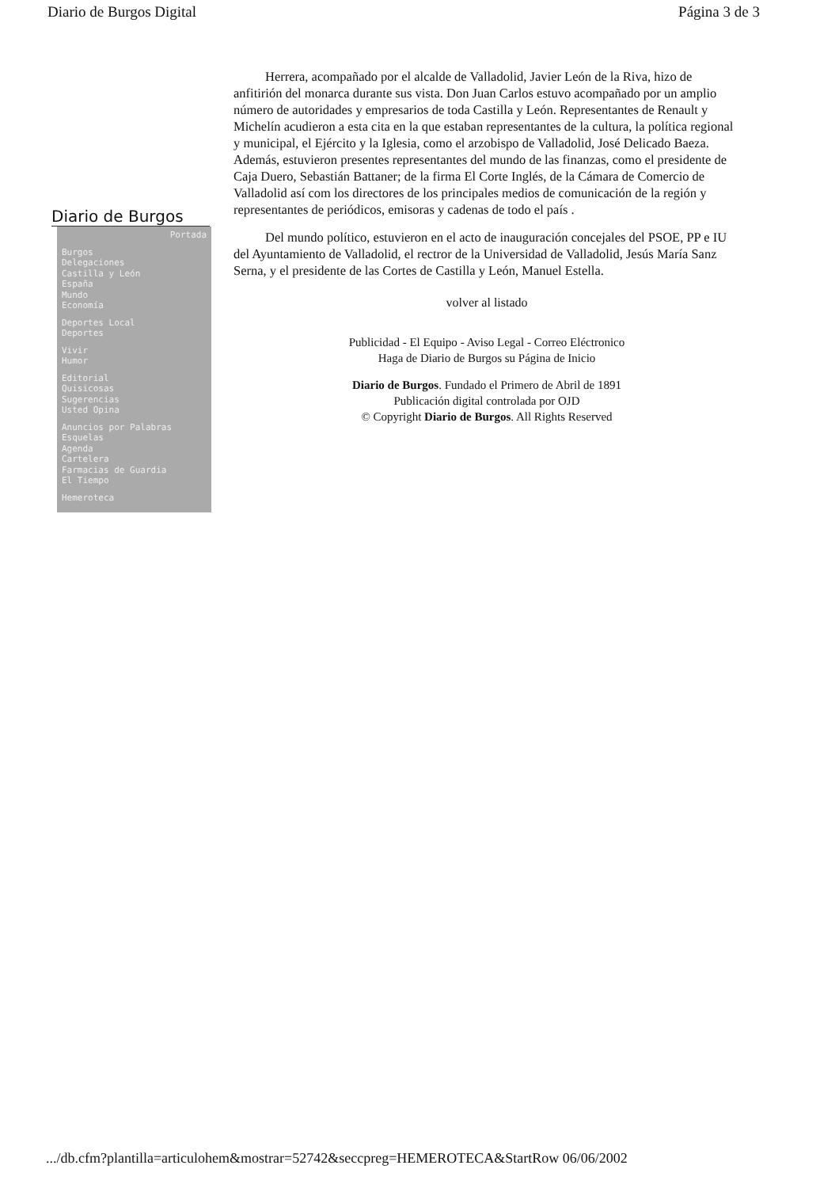Diario de Burgos Digital Página 3 de 3
Diario de Burgos
Portada
Burgos
Delegaciones
Castilla y León
España
Mundo
Economía
Deportes Local
Deportes
Vivir
Humor
Editorial
Quisicosas
Sugerencias
Usted Opina
Anuncios por Palabras
Esquelas
Agenda
Cartelera
Farmacias de Guardia
El Tiempo
Hemeroteca
Herrera, acompañado por el alcalde de Valladolid, Javier León de la Riva, hizo de anfitirión del monarca durante sus vista. Don Juan Carlos estuvo acompañado por un amplio número de autoridades y empresarios de toda Castilla y León. Representantes de Renault y Michelín acudieron a esta cita en la que estaban representantes de la cultura, la política regional y municipal, el Ejército y la Iglesia, como el arzobispo de Valladolid, José Delicado Baeza. Además, estuvieron presentes representantes del mundo de las finanzas, como el presidente de Caja Duero, Sebastián Battaner; de la firma El Corte Inglés, de la Cámara de Comercio de Valladolid así com los directores de los principales medios de comunicación de la región y representantes de periódicos, emisoras y cadenas de todo el país .
Del mundo político, estuvieron en el acto de inauguración concejales del PSOE, PP e IU del Ayuntamiento de Valladolid, el rectror de la Universidad de Valladolid, Jesús María Sanz Serna, y el presidente de las Cortes de Castilla y León, Manuel Estella.
volver al listado
Publicidad - El Equipo - Aviso Legal - Correo Eléctronico
Haga de Diario de Burgos su Página de Inicio
Diario de Burgos. Fundado el Primero de Abril de 1891
Publicación digital controlada por OJD
© Copyright Diario de Burgos. All Rights Reserved
.../db.cfm?plantilla=articulohem&mostrar=52742&seccpreg=HEMEROTECA&StartRow 06/06/2002